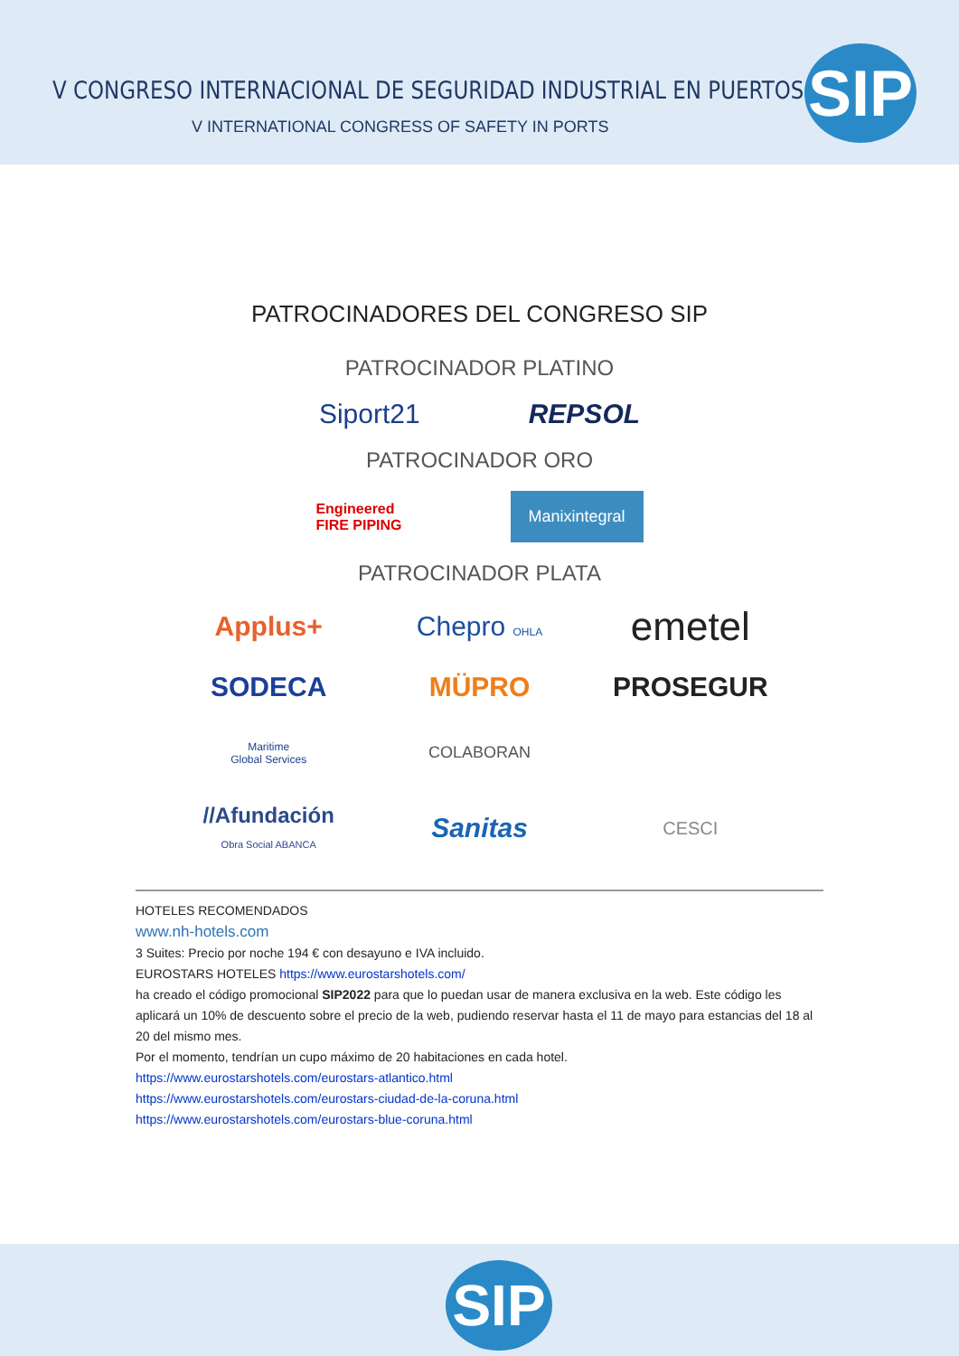V CONGRESO INTERNACIONAL DE SEGURIDAD INDUSTRIAL EN PUERTOS
V INTERNATIONAL CONGRESS OF SAFETY IN PORTS
SIP
PATROCINADORES DEL CONGRESO SIP
PATROCINADOR PLATINO
Siport21 REPSOL
PATROCINADOR ORO
Engineered
FIRE PIPING Manixintegral
PATROCINADOR PLATA
Applus+ Chepro OHLA emetel SODECA MÜPRO PROSEGUR Maritime
Global Services
COLABORAN
//Afundación
Obra Social ABANCA Sanitas CESCI
HOTELES RECOMENDADOS
www.nh-hotels.com
3 Suites: Precio por noche 194 € con desayuno e IVA incluido.
EUROSTARS HOTELES https://www.eurostarshotels.com/
ha creado el código promocional SIP2022 para que lo puedan usar de manera exclusiva en la web. Este código les aplicará un 10% de descuento sobre el precio de la web, pudiendo reservar hasta el 11 de mayo para estancias del 18 al 20 del mismo mes.
Por el momento, tendrían un cupo máximo de 20 habitaciones en cada hotel.
https://www.eurostarshotels.com/eurostars-atlantico.html
https://www.eurostarshotels.com/eurostars-ciudad-de-la-coruna.html
https://www.eurostarshotels.com/eurostars-blue-coruna.html
SIP